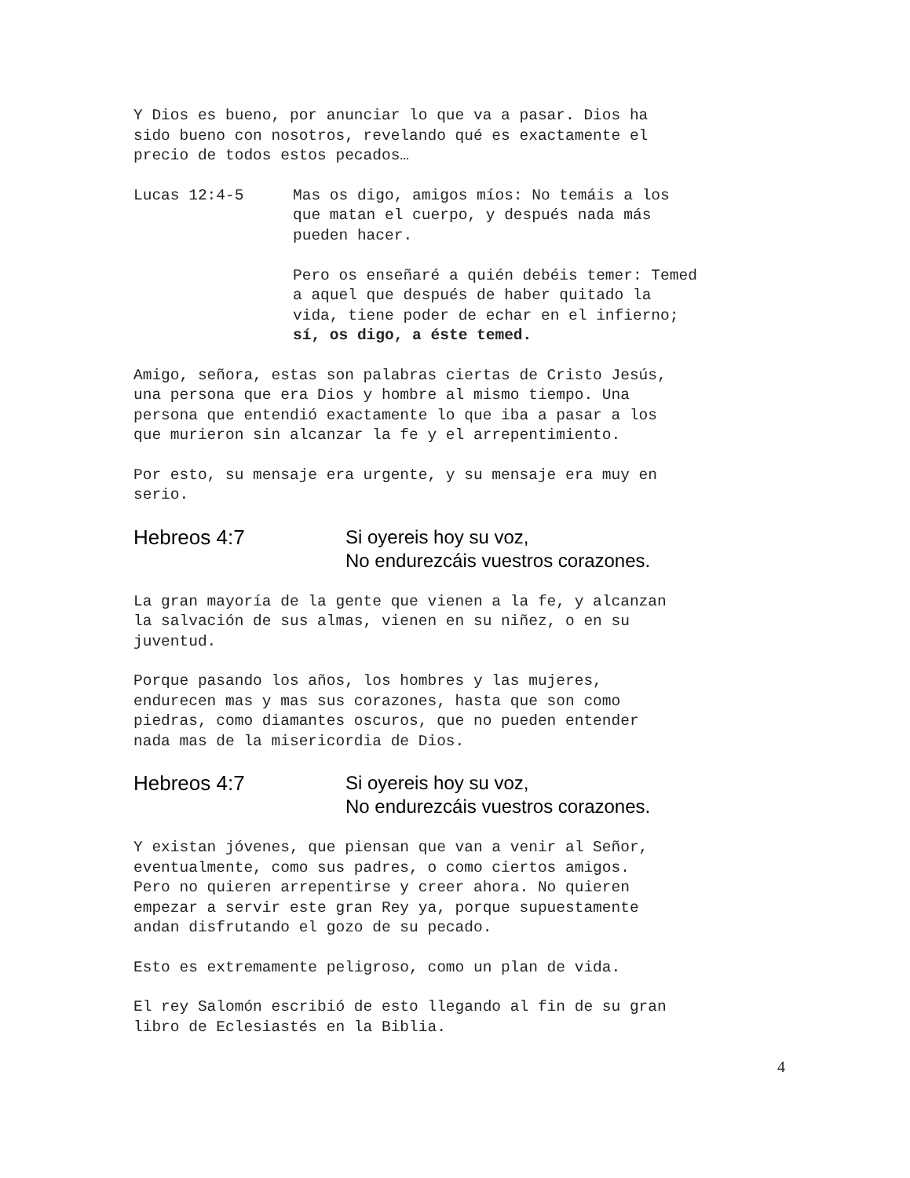Y Dios es bueno, por anunciar lo que va a pasar. Dios ha
sido bueno con nosotros, revelando qué es exactamente el
precio de todos estos pecados…
Lucas 12:4-5 Mas os digo, amigos míos: No temáis a los
que matan el cuerpo, y después nada más
pueden hacer.
Pero os enseñaré a quién debéis temer: Temed
a aquel que después de haber quitado la
vida, tiene poder de echar en el infierno;
sí, os digo, a éste temed.
Amigo, señora, estas son palabras ciertas de Cristo Jesús,
una persona que era Dios y hombre al mismo tiempo. Una
persona que entendió exactamente lo que iba a pasar a los
que murieron sin alcanzar la fe y el arrepentimiento.
Por esto, su mensaje era urgente, y su mensaje era muy en
serio.
Hebreos 4:7 Si oyereis hoy su voz,
No endurezcáis vuestros corazones.
La gran mayoría de la gente que vienen a la fe, y alcanzan
la salvación de sus almas, vienen en su niñez, o en su
juventud.
Porque pasando los años, los hombres y las mujeres,
endurecen mas y mas sus corazones, hasta que son como
piedras, como diamantes oscuros, que no pueden entender
nada mas de la misericordia de Dios.
Hebreos 4:7 Si oyereis hoy su voz,
No endurezcáis vuestros corazones.
Y existan jóvenes, que piensan que van a venir al Señor,
eventualmente, como sus padres, o como ciertos amigos.
Pero no quieren arrepentirse y creer ahora. No quieren
empezar a servir este gran Rey ya, porque supuestamente
andan disfrutando el gozo de su pecado.
Esto es extremamente peligroso, como un plan de vida.
El rey Salomón escribió de esto llegando al fin de su gran
libro de Eclesiastés en la Biblia.
4